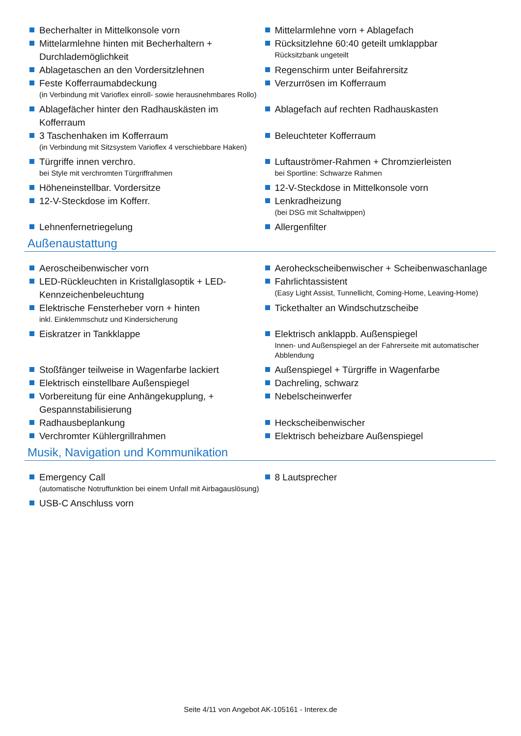Becherhalter in Mittelkonsole vorn Mittelarmlehne vorn + Ablagefach
Mittelarmlehne hinten mit Becherhaltern + Durchlademöglichkeit
Rücksitzlehne 60:40 geteilt umklappbar
Rücksitzbank ungeteilt
Ablagetaschen an den Vordersitzlehnen Regenschirm unter Beifahrersitz
Feste Kofferraumabdeckung
(in Verbindung mit Varioflex einroll- sowie herausnehmbares Rollo)
Verzurrösen im Kofferraum
Ablagefächer hinter den Radhauskästen im Kofferraum Ablagefach auf rechten Radhauskasten
3 Taschenhaken im Kofferraum
(in Verbindung mit Sitzsystem Varioflex 4 verschiebbare Haken)
Beleuchteter Kofferraum
Türgriffe innen verchro.
bei Style mit verchromten Türgriffrahmen
Luftauströmer-Rahmen + Chromzierleisten
bei Sportline: Schwarze Rahmen
Höheneinstellbar. Vordersitze 12-V-Steckdose in Mittelkonsole vorn
12-V-Steckdose im Kofferr. Lenkradheizung
(bei DSG mit Schaltwippen)
Lehnenfernetriegelung Allergenfilter
Außenaustattung
Aeroscheibenwischer vorn Aeroheckscheibenwischer + Scheibenwaschanlage
LED-Rückleuchten in Kristallglasoptik + LED-Kennzeichenbeleuchtung
Fahrlichtassistent
(Easy Light Assist, Tunnellicht, Coming-Home, Leaving-Home)
Elektrische Fensterheber vorn + hinten
inkl. Einklemmschutz und Kindersicherung
Tickethalter an Windschutzscheibe
Eiskratzer in Tankklappe Elektrisch anklappb. Außenspiegel
Innen- und Außenspiegel an der Fahrerseite mit automatischer Abblendung
Stoßfänger teilweise in Wagenfarbe lackiert Außenspiegel + Türgriffe in Wagenfarbe
Elektrisch einstellbare Außenspiegel Dachreling, schwarz
Vorbereitung für eine Anhängekupplung, + Gespannstabilisierung
Nebelscheinwerfer
Radhausbeplankung Heckscheibenwischer
Verchromter Kühlergrillrahmen Elektrisch beheizbare Außenspiegel
Musik, Navigation und Kommunikation
Emergency Call
(automatische Notruffunktion bei einem Unfall mit Airbagauslösung)
8 Lautsprecher
USB-C Anschluss vorn
Seite 4/11 von Angebot AK-105161 - Interex.de